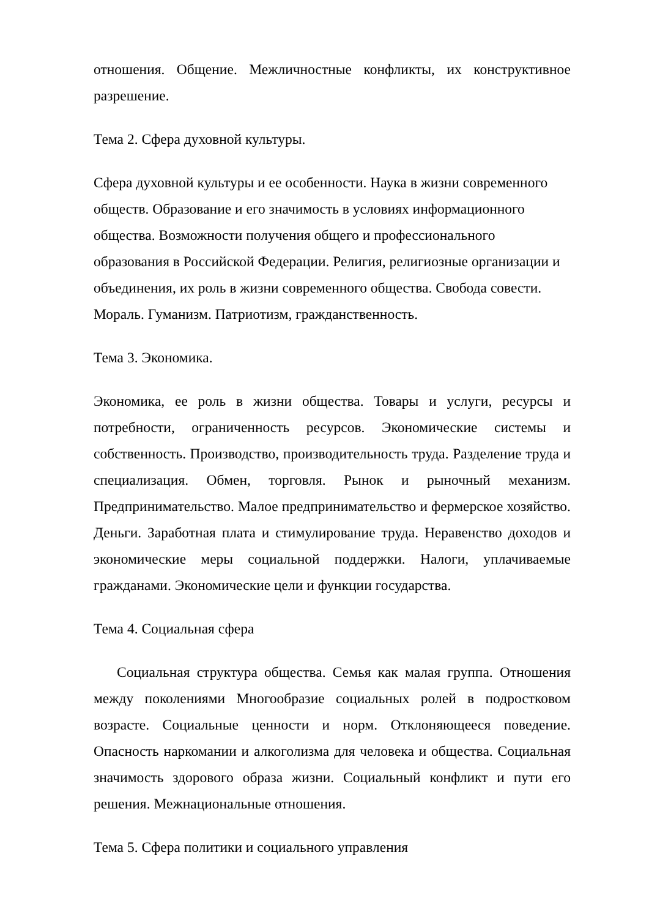отношения. Общение. Межличностные конфликты, их конструктивное разрешение.
Тема 2. Сфера духовной культуры.
Сфера духовной культуры и ее особенности. Наука в жизни современного обществ. Образование и его значимость в условиях информационного общества. Возможности получения общего и профессионального образования в Российской Федерации. Религия, религиозные организации и объединения, их роль в жизни современного общества. Свобода совести. Мораль. Гуманизм. Патриотизм, гражданственность.
Тема 3. Экономика.
Экономика, ее роль в жизни общества. Товары и услуги, ресурсы и потребности, ограниченность ресурсов. Экономические системы и собственность. Производство, производительность труда. Разделение труда и специализация. Обмен, торговля. Рынок и рыночный механизм. Предпринимательство. Малое предпринимательство и фермерское хозяйство. Деньги. Заработная плата и стимулирование труда. Неравенство доходов и экономические меры социальной поддержки. Налоги, уплачиваемые гражданами. Экономические цели и функции государства.
Тема 4. Социальная сфера
Социальная структура общества. Семья как малая группа. Отношения между поколениями Многообразие социальных ролей в подростковом возрасте. Социальные ценности и норм. Отклоняющееся поведение. Опасность наркомании и алкоголизма для человека и общества. Социальная значимость здорового образа жизни. Социальный конфликт и пути его решения. Межнациональные отношения.
Тема 5. Сфера политики и социального управления